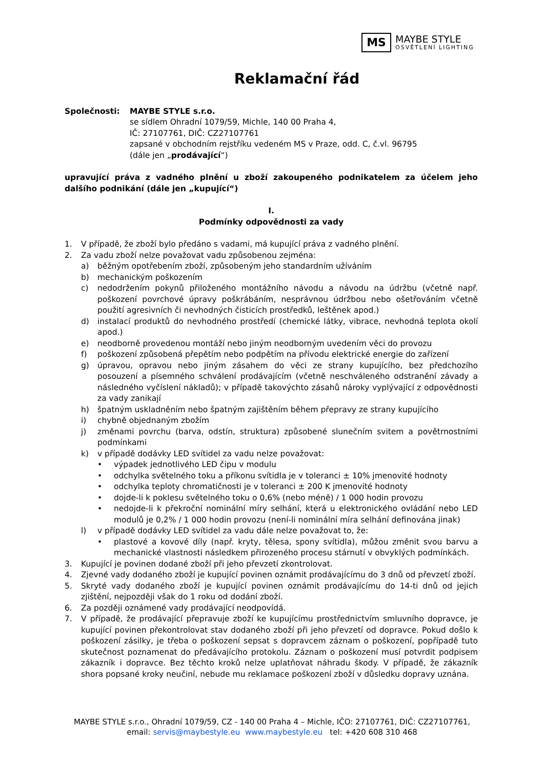MS
MAYBE STYLE
OSVĚTLENÍ LIGHTING
Reklamační řád
Společnosti: MAYBE STYLE s.r.o.
se sídlem Ohradní 1079/59, Michle, 140 00 Praha 4,
IČ: 27107761, DIČ: CZ27107761
zapsané v obchodním rejstříku vedeném MS v Praze, odd. C, č.vl. 96795
(dále jen „prodávající“)
upravující práva z vadného plnění u zboží zakoupeného podnikatelem za účelem jeho dalšího podnikání (dále jen „kupující“)
I.
Podmínky odpovědnosti za vady
1. V případě, že zboží bylo předáno s vadami, má kupující práva z vadného plnění.
2. Za vadu zboží nelze považovat vadu způsobenou zejména:
a) běžným opotřebením zboží, způsobeným jeho standardním užíváním
b) mechanickým poškozením
c) nedodržením pokynů přiloženého montážního návodu a návodu na údržbu (včetně např. poškození povrchové úpravy poškrábáním, nesprávnou údržbou nebo ošetřováním včetně použití agresivních či nevhodných čisticích prostředků, leštěnek apod.)
d) instalací produktů do nevhodného prostředí (chemické látky, vibrace, nevhodná teplota okolí apod.)
e) neodborně provedenou montáží nebo jiným neodborným uvedením věci do provozu
f) poškození způsobená přepětím nebo podpětím na přívodu elektrické energie do zařízení
g) úpravou, opravou nebo jiným zásahem do věci ze strany kupujícího, bez předchozího posouzení a písemného schválení prodávajícím (včetně neschváleného odstranění závady a následného vyčíslení nákladů); v případě takovýchto zásahů nároky vyplývající z odpovědnosti za vady zanikají
h) špatným uskladněním nebo špatným zajištěním během přepravy ze strany kupujícího
i) chybně objednaným zbožím
j) změnami povrchu (barva, odstín, struktura) způsobené slunečním svitem a povětrnostními podmínkami
k) v případě dodávky LED svítidel za vadu nelze považovat:
• výpadek jednotlivého LED čipu v modulu
• odchylka světelného toku a příkonu svítidla je v toleranci ± 10% jmenovité hodnoty
• odchylka teploty chromatičnosti je v toleranci ± 200 K jmenovité hodnoty
• dojde-li k poklesu světelného toku o 0,6% (nebo méně) / 1 000 hodin provozu
• nedojde-li k překroční nominální míry selhání, která u elektronického ovládání nebo LED modulů je 0,2% / 1 000 hodin provozu (není-li nominální míra selhání definována jinak)
l) v případě dodávky LED svítidel za vadu dále nelze považovat to, že:
• plastové a kovové díly (např. kryty, tělesa, spony svítidla), můžou změnit svou barvu a mechanické vlastnosti následkem přirozeného procesu stárnutí v obvyklých podmínkách.
3. Kupující je povinen dodané zboží při jeho převzetí zkontrolovat.
4. Zjevné vady dodaného zboží je kupující povinen oznámit prodávajícímu do 3 dnů od převzetí zboží.
5. Skryté vady dodaného zboží je kupující povinen oznámit prodávajícímu do 14-ti dnů od jejich zjištění, nejpozději však do 1 roku od dodání zboží.
6. Za později oznámené vady prodávající neodpovídá.
7. V případě, že prodávající přepravuje zboží ke kupujícímu prostřednictvím smluvního dopravce, je kupující povinen překontrolovat stav dodaného zboží při jeho převzetí od dopravce. Pokud došlo k poškození zásilky, je třeba o poškození sepsat s dopravcem záznam o poškození, popřípadě tuto skutečnost poznamenat do předávajícího protokolu. Záznam o poškození musí potvrdit podpisem zákazník i dopravce. Bez těchto kroků nelze uplatňovat náhradu škody. V případě, že zákazník shora popsané kroky neučiní, nebude mu reklamace poškození zboží v důsledku dopravy uznána.
MAYBE STYLE s.r.o., Ohradní 1079/59, CZ - 140 00 Praha 4 – Michle, IČO: 27107761, DIČ: CZ27107761,
email: servis@maybestyle.eu www.maybestyle.eu tel: +420 608 310 468